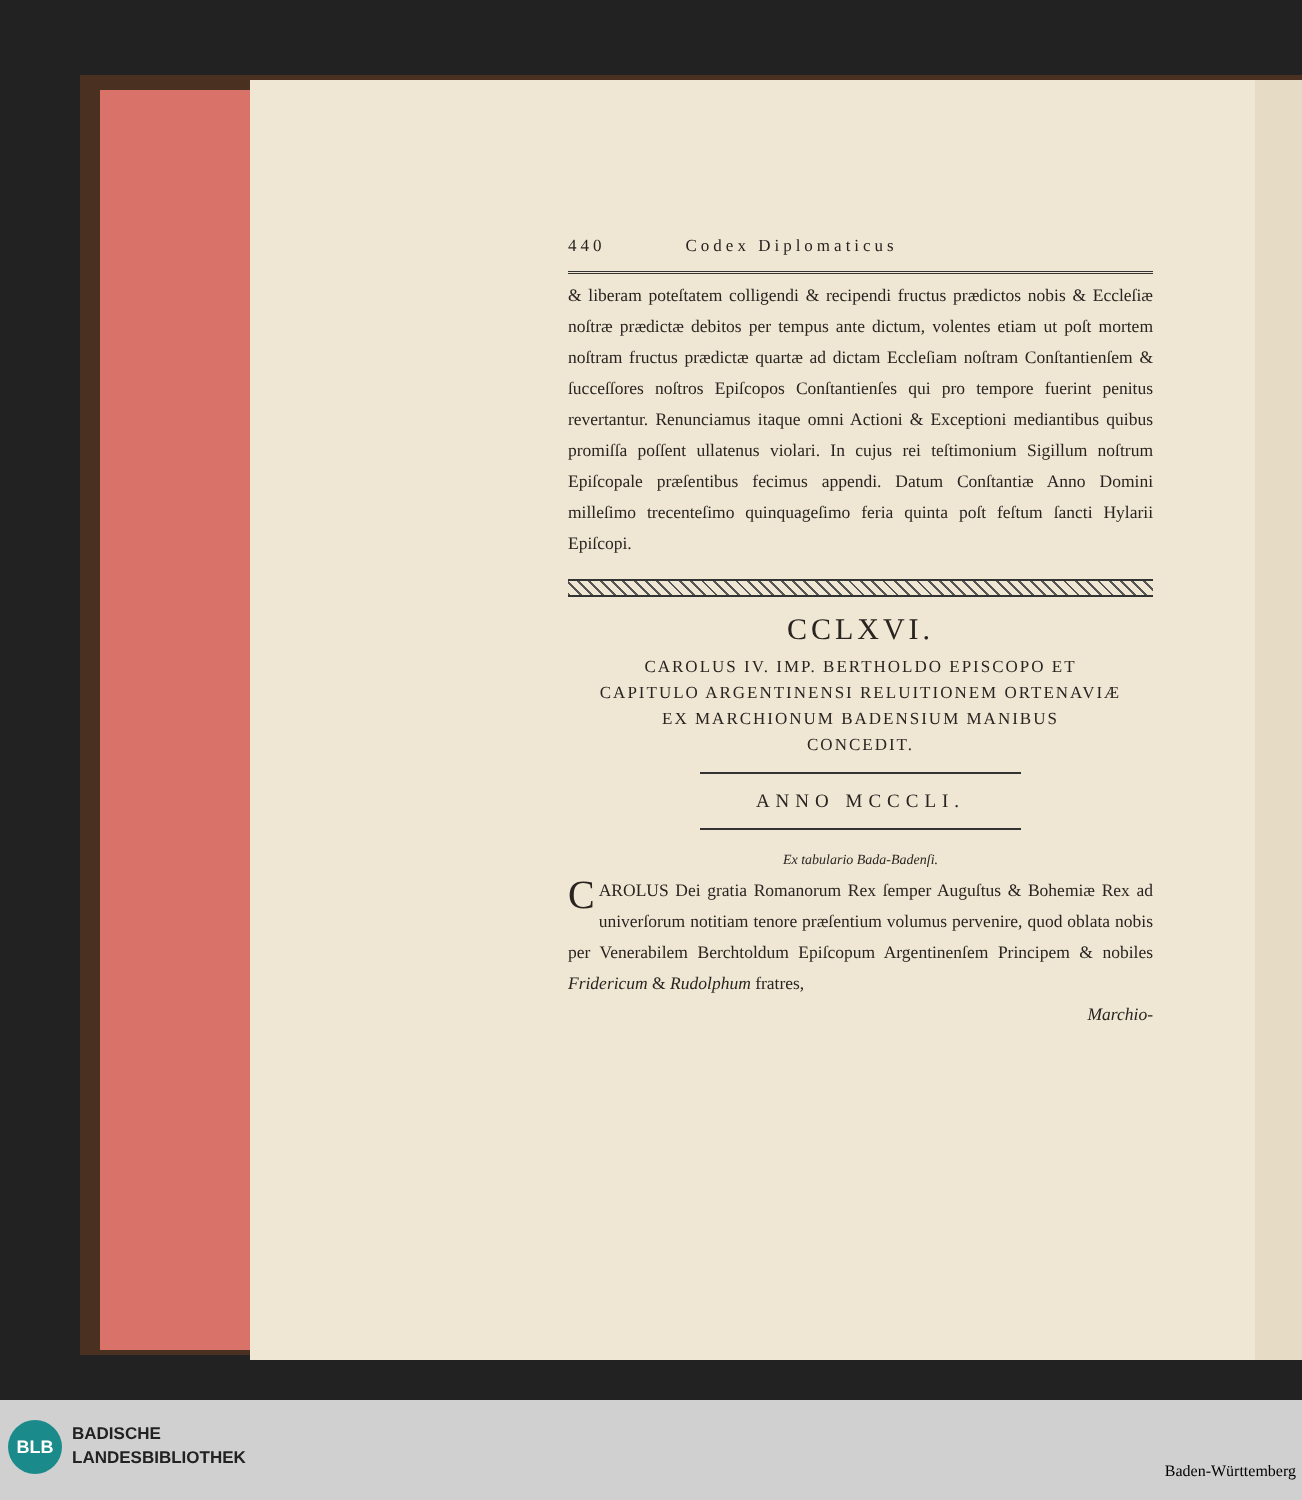440 Codex Diplomaticus
& liberam poteſtatem colligendi & recipendi fructus prædictos nobis & Eccleſiæ noſtræ prædictæ debitos per tempus ante dictum, volentes etiam ut poſt mortem noſtram fructus prædictæ quartæ ad dictam Eccleſiam noſtram Conſtantienſem & ſucceſſores noſtros Epiſcopos Conſtantienſes qui pro tempore fuerint penitus revertantur. Renunciamus itaque omni Actioni & Exceptioni mediantibus quibus promiſſa poſſent ullatenus violari. In cujus rei teſtimonium Sigillum noſtrum Epiſcopale præſentibus fecimus appendi. Datum Conſtantiæ Anno Domini milleſimo trecenteſimo quinquageſimo feria quinta poſt feſtum ſancti Hylarii Epiſcopi.
CCLXVI.
CAROLUS IV. IMP. BERTHOLDO EPISCOPO ET
CAPITULO ARGENTINENSI RELUITIONEM ORTENAVIÆ
EX MARCHIONUM BADENSIUM MANIBUS
CONCEDIT.
ANNO MCCCLI.
Ex tabulario Bada-Badenſi.
CAROLUS Dei gratia Romanorum Rex ſemper Auguſtus & Bohemiæ Rex ad univerſorum notitiam tenore præſentium volumus pervenire, quod oblata nobis per Venerabilem Berchtoldum Epiſcopum Argentinenſem Principem & nobiles Fridericum & Rudolphum fratres,
Marchio-
BLB
BADISCHE
LANDESBIBLIOTHEK
Baden-Württemberg